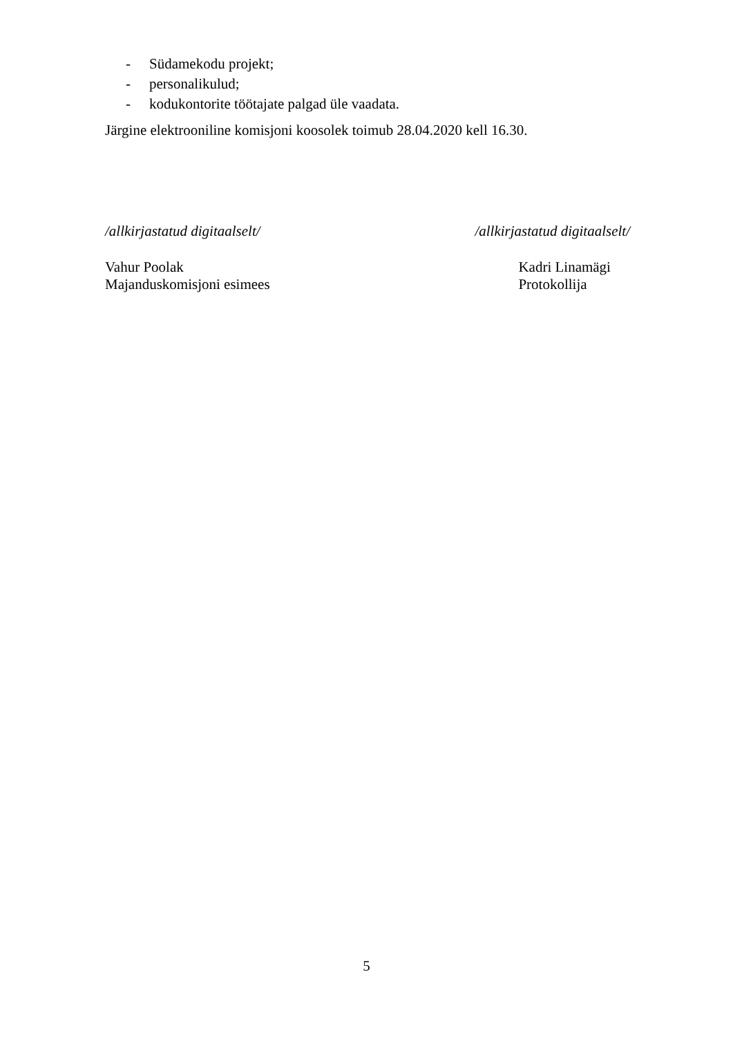- Südamekodu projekt;
- personalikulud;
- kodukontorite töötajate palgad üle vaadata.
Järgine elektrooniline komisjoni koosolek toimub 28.04.2020 kell 16.30.
/allkirjastatud digitaalselt/
Vahur Poolak
Majanduskomisjoni esimees
/allkirjastatud digitaalselt/
Kadri Linamägi
Protokollija
5